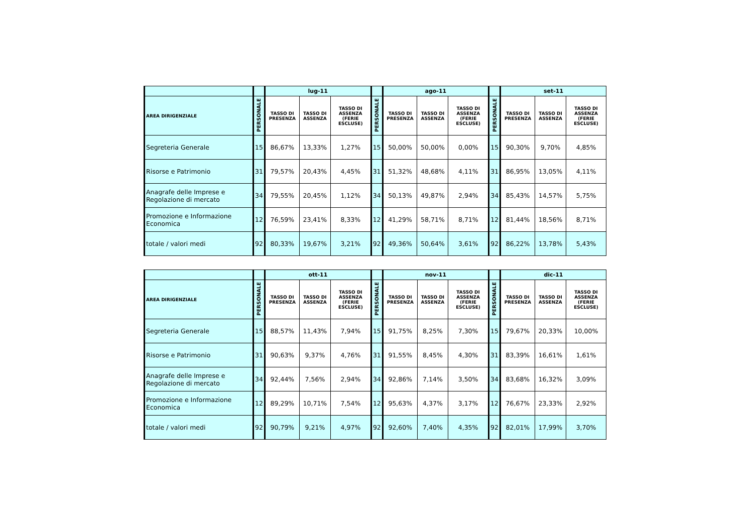| | | lug-11 | | | | ago-11 | | | | set-11 | | |
| --- | --- | --- | --- | --- | --- | --- | --- | --- | --- | --- | --- | --- |
| AREA DIRIGENZIALE | PERSONALE | TASSO DI PRESENZA | TASSO DI ASSENZA | TASSO DI ASSENZA (FERIE ESCLUSE) | PERSONALE | TASSO DI PRESENZA | TASSO DI ASSENZA | TASSO DI ASSENZA (FERIE ESCLUSE) | PERSONALE | TASSO DI PRESENZA | TASSO DI ASSENZA | TASSO DI ASSENZA (FERIE ESCLUSE) |
| Segreteria Generale | 15 | 86,67% | 13,33% | 1,27% | 15 | 50,00% | 50,00% | 0,00% | 15 | 90,30% | 9,70% | 4,85% |
| Risorse e Patrimonio | 31 | 79,57% | 20,43% | 4,45% | 31 | 51,32% | 48,68% | 4,11% | 31 | 86,95% | 13,05% | 4,11% |
| Anagrafe delle Imprese e Regolazione di mercato | 34 | 79,55% | 20,45% | 1,12% | 34 | 50,13% | 49,87% | 2,94% | 34 | 85,43% | 14,57% | 5,75% |
| Promozione e Informazione Economica | 12 | 76,59% | 23,41% | 8,33% | 12 | 41,29% | 58,71% | 8,71% | 12 | 81,44% | 18,56% | 8,71% |
| totale / valori medi | 92 | 80,33% | 19,67% | 3,21% | 92 | 49,36% | 50,64% | 3,61% | 92 | 86,22% | 13,78% | 5,43% |
| | | ott-11 | | | | nov-11 | | | | dic-11 | | |
| --- | --- | --- | --- | --- | --- | --- | --- | --- | --- | --- | --- | --- |
| AREA DIRIGENZIALE | PERSONALE | TASSO DI PRESENZA | TASSO DI ASSENZA | TASSO DI ASSENZA (FERIE ESCLUSE) | PERSONALE | TASSO DI PRESENZA | TASSO DI ASSENZA | TASSO DI ASSENZA (FERIE ESCLUSE) | PERSONALE | TASSO DI PRESENZA | TASSO DI ASSENZA | TASSO DI ASSENZA (FERIE ESCLUSE) |
| Segreteria Generale | 15 | 88,57% | 11,43% | 7,94% | 15 | 91,75% | 8,25% | 7,30% | 15 | 79,67% | 20,33% | 10,00% |
| Risorse e Patrimonio | 31 | 90,63% | 9,37% | 4,76% | 31 | 91,55% | 8,45% | 4,30% | 31 | 83,39% | 16,61% | 1,61% |
| Anagrafe delle Imprese e Regolazione di mercato | 34 | 92,44% | 7,56% | 2,94% | 34 | 92,86% | 7,14% | 3,50% | 34 | 83,68% | 16,32% | 3,09% |
| Promozione e Informazione Economica | 12 | 89,29% | 10,71% | 7,54% | 12 | 95,63% | 4,37% | 3,17% | 12 | 76,67% | 23,33% | 2,92% |
| totale / valori medi | 92 | 90,79% | 9,21% | 4,97% | 92 | 92,60% | 7,40% | 4,35% | 92 | 82,01% | 17,99% | 3,70% |